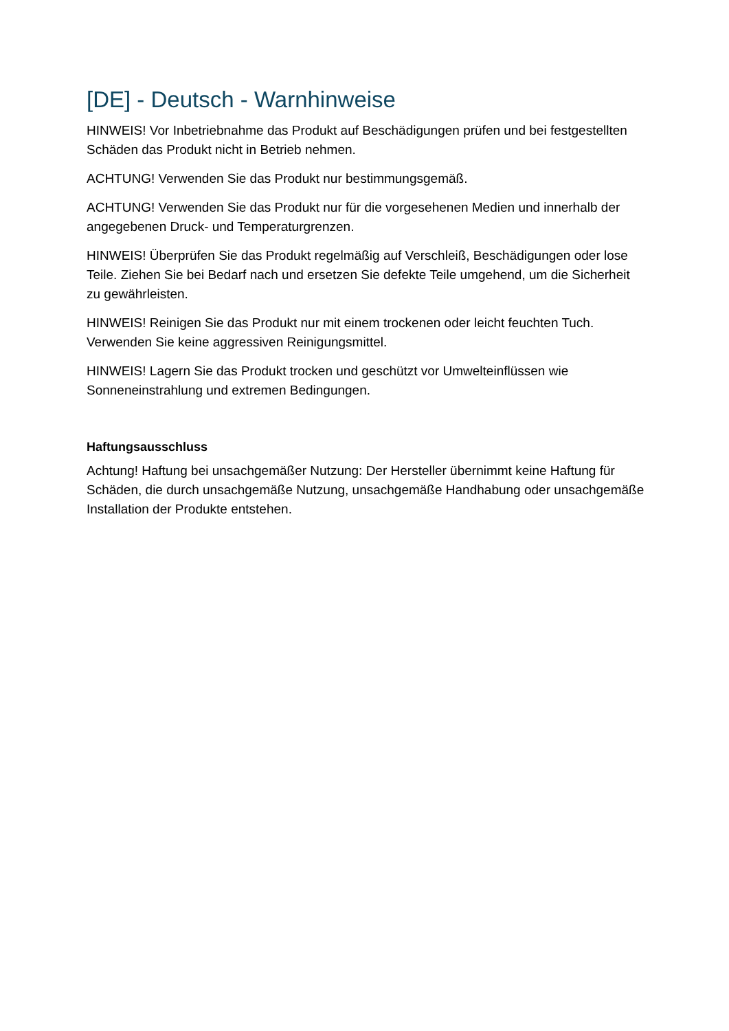[DE] - Deutsch - Warnhinweise
HINWEIS! Vor Inbetriebnahme das Produkt auf Beschädigungen prüfen und bei festgestellten Schäden das Produkt nicht in Betrieb nehmen.
ACHTUNG! Verwenden Sie das Produkt nur bestimmungsgemäß.
ACHTUNG! Verwenden Sie das Produkt nur für die vorgesehenen Medien und innerhalb der angegebenen Druck- und Temperaturgrenzen.
HINWEIS! Überprüfen Sie das Produkt regelmäßig auf Verschleiß, Beschädigungen oder lose Teile. Ziehen Sie bei Bedarf nach und ersetzen Sie defekte Teile umgehend, um die Sicherheit zu gewährleisten.
HINWEIS! Reinigen Sie das Produkt nur mit einem trockenen oder leicht feuchten Tuch. Verwenden Sie keine aggressiven Reinigungsmittel.
HINWEIS! Lagern Sie das Produkt trocken und geschützt vor Umwelteinflüssen wie Sonneneinstrahlung und extremen Bedingungen.
Haftungsausschluss
Achtung! Haftung bei unsachgemäßer Nutzung: Der Hersteller übernimmt keine Haftung für Schäden, die durch unsachgemäße Nutzung, unsachgemäße Handhabung oder unsachgemäße Installation der Produkte entstehen.